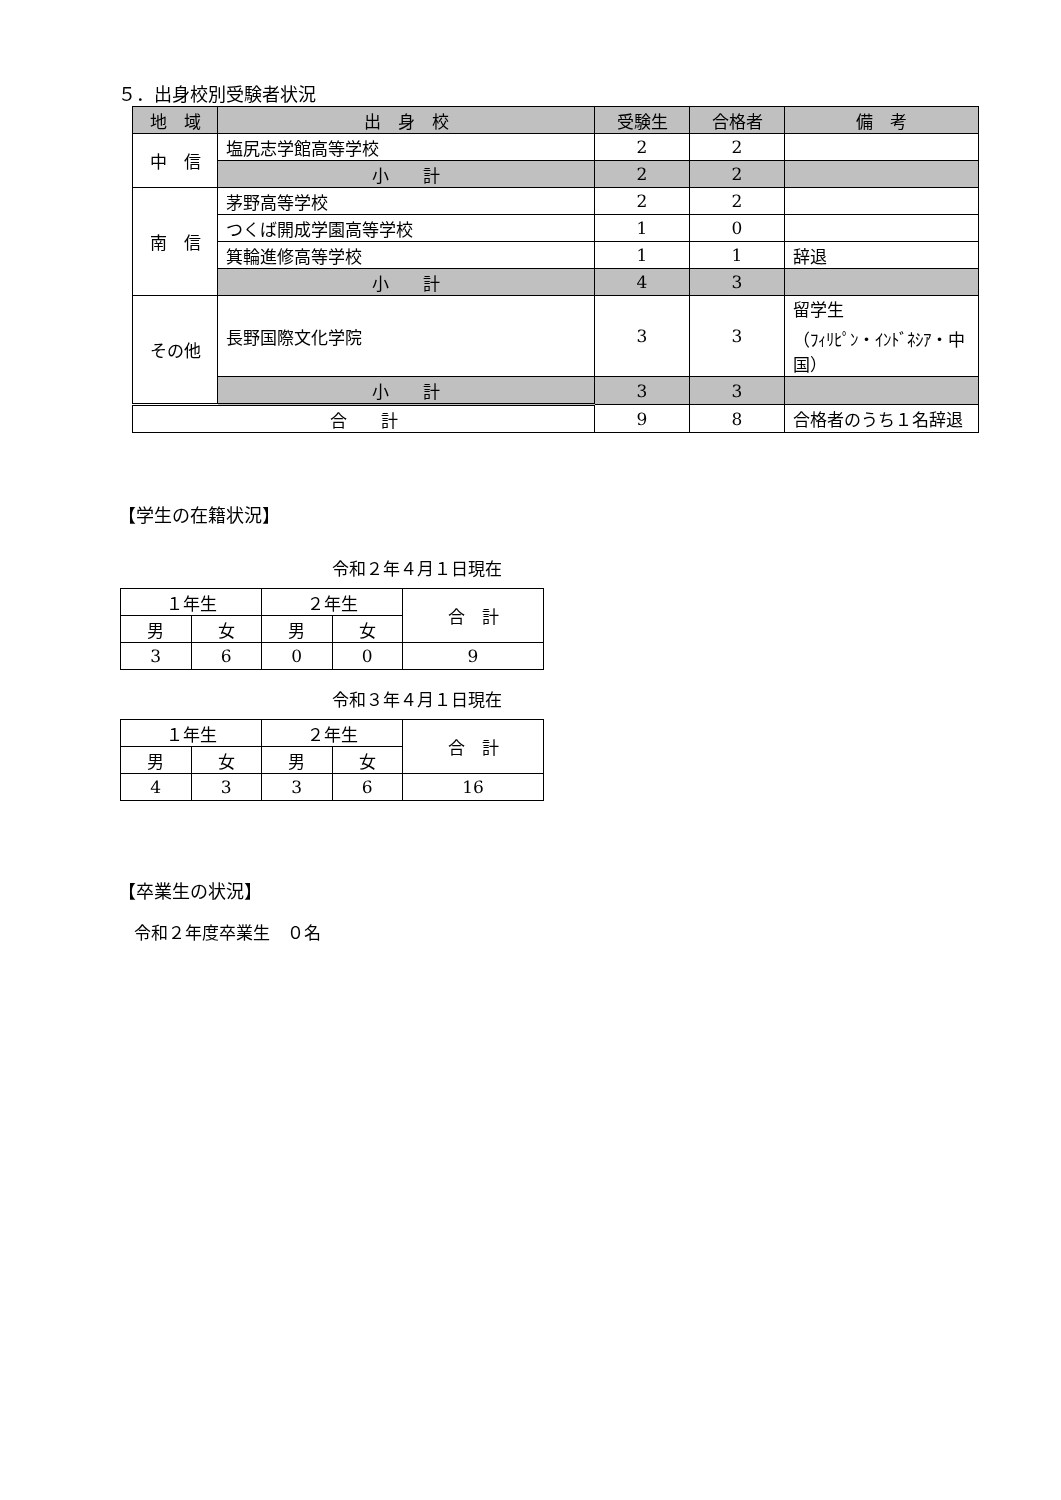５．出身校別受験者状況
| 地 域 | 出 身 校 | 受験生 | 合格者 | 備 考 |
| --- | --- | --- | --- | --- |
| 中 信 | 塩尻志学館高等学校 | 2 | 2 | |
| | 小 計 | 2 | 2 | |
| 南 信 | 茅野高等学校 | 2 | 2 | |
| | つくば開成学園高等学校 | 1 | 0 | |
| | 箕輪進修高等学校 | 1 | 1 | 辞退 |
| | 小 計 | 4 | 3 | |
| その他 | 長野国際文化学院 | 3 | 3 | 留学生 （ﾌｨﾘﾋﾟﾝ・ｲﾝﾄﾞﾈｼｱ・中国） |
| | 小 計 | 3 | 3 | |
| 合 計 | | 9 | 8 | 合格者のうち１名辞退 |
【学生の在籍状況】
令和２年４月１日現在
| １年生 | | ２年生 | | 合 計 |
| 男 | 女 | 男 | 女 | |
| 3 | 6 | 0 | 0 | 9 |
令和３年４月１日現在
| １年生 | | ２年生 | | 合 計 |
| 男 | 女 | 男 | 女 | |
| 4 | 3 | 3 | 6 | 16 |
【卒業生の状況】
令和２年度卒業生　０名